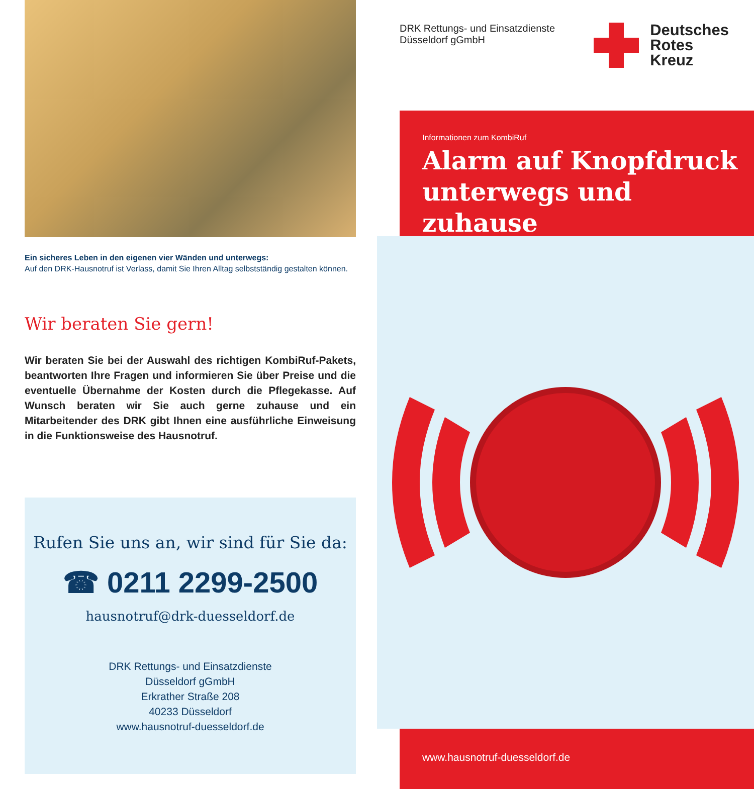Ein sicheres Leben in den eigenen vier Wänden und unterwegs:
Auf den DRK-Hausnotruf ist Verlass, damit Sie Ihren Alltag selbstständig gestalten können.
Wir beraten Sie gern!
Wir beraten Sie bei der Auswahl des richtigen KombiRuf-Pakets, beantworten Ihre Fragen und informieren Sie über Preise und die eventuelle Übernahme der Kosten durch die Pflegekasse. Auf Wunsch beraten wir Sie auch gerne zuhause und ein Mitarbeitender des DRK gibt Ihnen eine ausführliche Einweisung in die Funktionsweise des Hausnotruf.
Rufen Sie uns an, wir sind für Sie da:
☎ 0211 2299-2500
hausnotruf@drk-duesseldorf.de
DRK Rettungs- und Einsatzdienste
Düsseldorf gGmbH
Erkrather Straße 208
40233 Düsseldorf
www.hausnotruf-duesseldorf.de
DRK Rettungs- und Einsatzdienste
Düsseldorf gGmbH
Deutsches
Rotes
Kreuz
Informationen zum KombiRuf
Alarm auf Knopfdruck unterwegs und zuhause
www.hausnotruf-duesseldorf.de